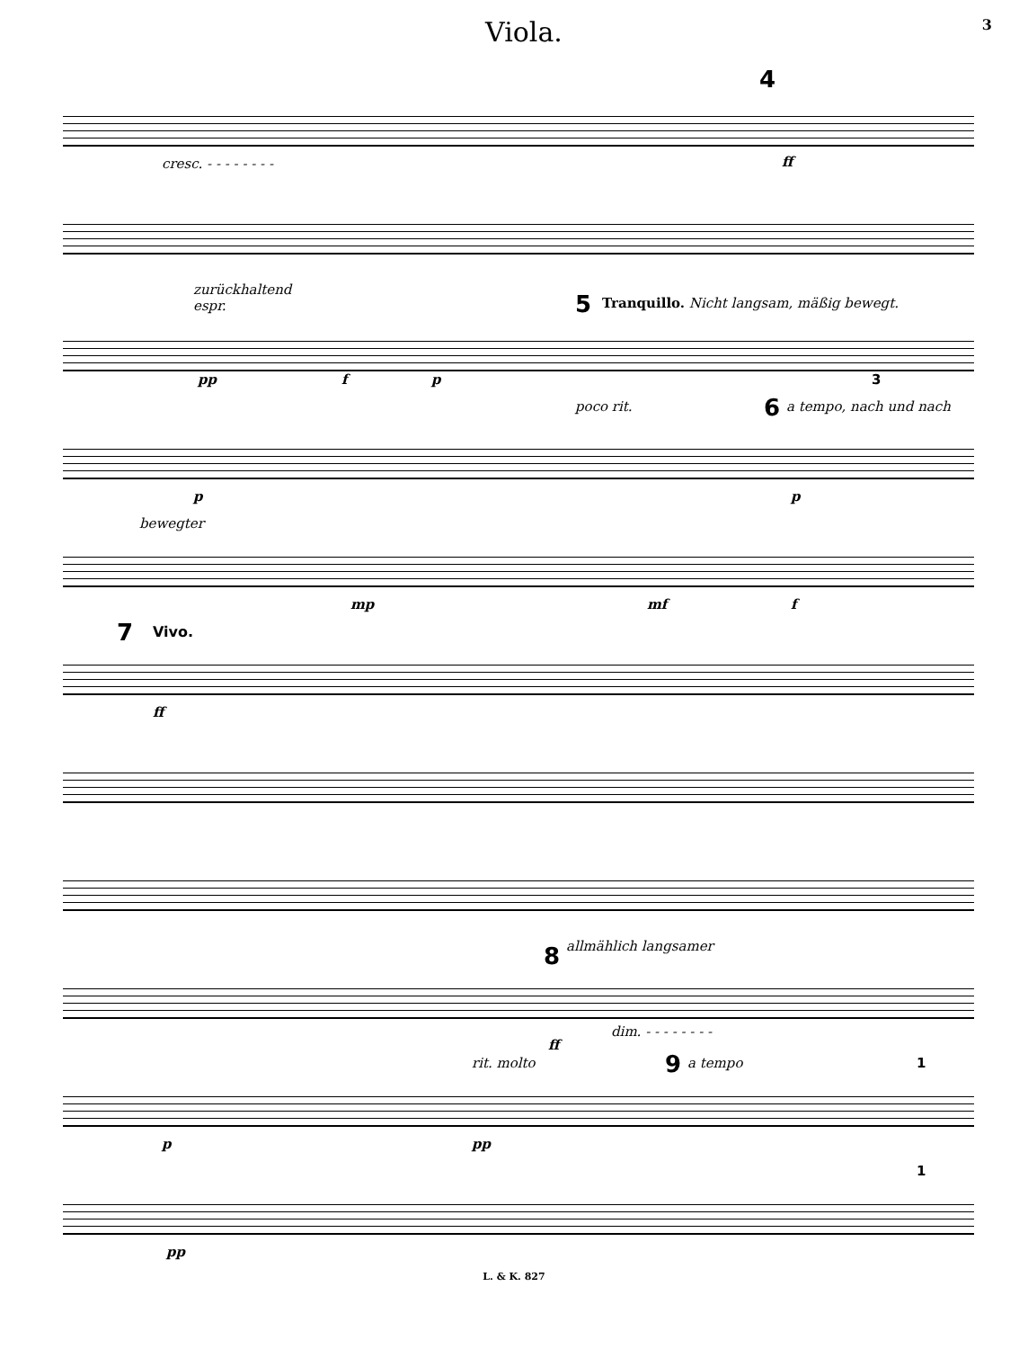Viola. 3
cresc. - - - - - - - -
4
ff
zurückhaltend
espr. 5 Tranquillo. Nicht langsam, mäßig bewegt.
pp f p 3
poco rit. 6 a tempo, nach und nach
p p
bewegter
mp mf f
7 Vivo.
ff
allmählich langsamer 8
dim. - - - - - - - -
ff
rit. molto 9 a tempo 1
p pp
1
pp
L. & K. 827